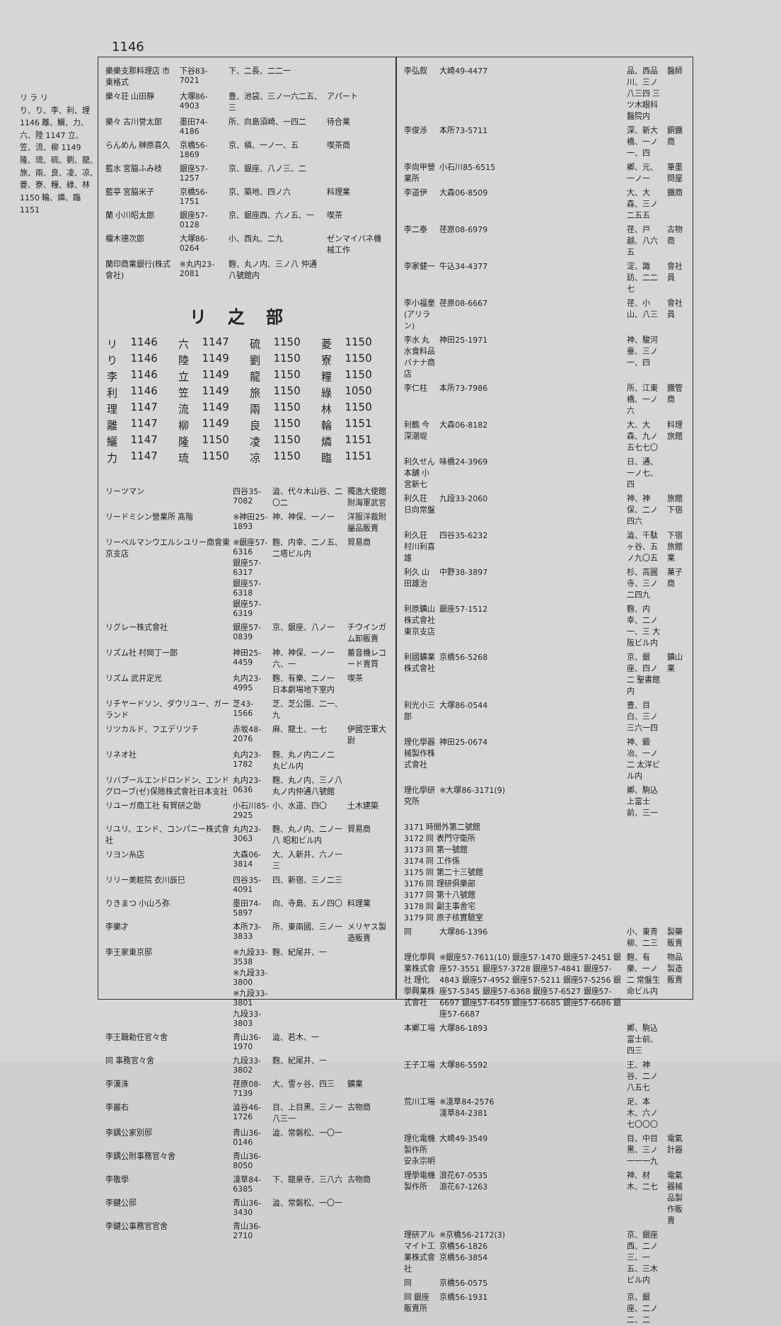1146
リ ラ リ
り、り、李、利、理 1146 離、鱺、力、六、陸 1147 立、笠、流、柳 1149 隆、琉、硫、劉、龍、旅、兩、良、凌、凉、菱、寮、糧、綠、林 1150 輪、燐、臨 1151
| 樂樂支那料理店 市東格式 | 下谷83-7021 | 下、二長、二二一 | |
| 樂々荘 山田靜 | 大塚86-4903 | 豊、池袋、三ノ一六二五、三 | アパート |
| 樂々 古川誉太郎 | 墨田74-4186 | 所、向島須崎、一四二 | 待合業 |
| らんめん 榊原喜久 | 京橋56-1869 | 京、槇、一ノ一、五 | 喫茶商 |
| 藍水 宮脇ふみ枝 | 銀座57-1257 | 京、銀座、八ノ三、二 | |
| 藍亭 宮脇米子 | 京橋56-1751 | 京、築地、四ノ六 | 料理業 |
| 蘭 小川昭太郎 | 銀座57-0128 | 京、銀座西、六ノ五、一 | 喫茶 |
| 欄木德次郎 | 大塚86-0264 | 小、西丸、二九 | ゼンマイバネ機械工作 |
| 蘭印商業銀行(株式會社) | ※丸内23-2081 | 麴、丸ノ内、三ノ八 仲通八號館内 | |
リ之部
| リ | 1146 | 六 | 1147 | 硫 | 1150 | 菱 | 1150 |
| り | 1146 | 陸 | 1149 | 劉 | 1150 | 寮 | 1150 |
| 李 | 1146 | 立 | 1149 | 龍 | 1150 | 糧 | 1150 |
| 利 | 1146 | 笠 | 1149 | 旅 | 1150 | 綠 | 1050 |
| 理 | 1147 | 流 | 1149 | 兩 | 1150 | 林 | 1150 |
| 離 | 1147 | 柳 | 1149 | 良 | 1150 | 輪 | 1151 |
| 鱺 | 1147 | 隆 | 1150 | 凌 | 1150 | 燐 | 1151 |
| 力 | 1147 | 琉 | 1150 | 凉 | 1150 | 臨 | 1151 |
| リーツマン | 四谷35-7082 | 澁、代々木山谷、二〇二 | 獨逸大使館附海軍武官 |
| リードミシン營業所 髙階 | ※神田25-1893 | 神、神保、一ノ一 | 洋服洋裁附屬品販賣 |
| リーベルマンウエルシユリー商會東京支店 | ※銀座57-6316 銀座57-6317 銀座57-6318 銀座57-6319 | 麴、内幸、二ノ五、二塔ビル内 | 貿易商 |
| リグレー株式會社 | 銀座57-0839 | 京、銀座、八ノ一 | チウインガム卸販賣 |
| リズム社 村岡丁一郎 | 神田25-4459 | 神、神保、一ノ一六、一 | 蓄音機レコード賣買 |
| リズム 武井定光 | 丸内23-4995 | 麴、有樂、二ノ一 日本劇場地下室内 | 喫茶 |
| リチヤードソン、ダウリユー、ガーランド | 芝43-1566 | 芝、芝公園、二一、九 | |
| リツカルド、フエデリツチ | 赤坂48-2076 | 麻、龍土、一七 | 伊國空軍大尉 |
| リネオ社 | 丸内23-1782 | 麴、丸ノ内二ノ二 丸ビル内 | |
| リバプールエンドロンドン、エンドグローブ(ゼ)保險株式會社日本支社 | 丸内23-0636 | 麴、丸ノ内、三ノ八 丸ノ内仲通八號館 | |
| リユーガ商工社 有賀研之助 | 小石川85-2925 | 小、水道、四〇 | 土木建築 |
| リユリ、エンド、コンパニー株式會社 | 丸内23-3063 | 麴、丸ノ内、二ノ一八 昭和ビル内 | 貿易商 |
| リヨン糸店 | 大森06-3814 | 大、入新井、六ノ一三 | |
| リリー美粧院 衣川辰巳 | 四谷35-4091 | 四、新宿、三ノ二三 | |
| りきまつ 小山ろ弥 | 墨田74-5897 | 向、寺島、五ノ四〇 | 料理業 |
| 李樂才 | 本所73-3833 | 所、東兩國、三ノ一 | メリヤス製造販賣 |
| 李王家東京邸 | ※九段33-3538 ※九段33-3800 ※九段33-3801 九段33-3803 | 麴、紀尾井、一 | |
| 李王職勅任官々舍 | 青山36-1970 | 澁、若木、一 | |
| 同 事務官々舍 | 九段33-3802 | 麴、紀尾井、一 | |
| 李漢洙 | 荏原08-7139 | 大、雪ヶ谷、四三 | 鑛業 |
| 李巖右 | 澁谷46-1726 | 目、上目黑、三ノ一八三一 | 古物商 |
| 李鍝公家別邸 | 青山36-0146 | 澁、常磐松、一〇一 | |
| 李鍝公附事務官々舍 | 青山36-8050 | | |
| 李敬學 | 淺草84-6385 | 下、龍泉寺、三八六 | 古物商 |
| 李鍵公邸 | 青山36-3430 | 澁、常磐松、一〇一 | |
| 李鍵公事務官官舍 | 青山36-2710 | | |
| 李弘叙 | 大崎49-4477 | 品、西品川、三ノ八三四 三ツ木眼科醫院内 | 醫師 |
| 李俊涉 | 本所73-5711 | 深、新大橋、一ノ一、四 | 銅鐵商 |
| 李尙甲營業所 | 小石川85-6515 | 鄕、元、一ノ一 | 筆墨問屋 |
| 李道伊 | 大森06-8509 | 大、大森、三ノ二五五 | 鐵商 |
| 李二泰 | 荏原08-6979 | 荏、戸越、八六五 | 古物商 |
| 李家健一 | 牛込34-4377 | 淀、諏訪、二二七 | 會社員 |
| 李小福童(アリラン) | 荏原08-6667 | 荏、小山、八三 | 會社員 |
| 李水 丸水食料品バナナ商店 | 神田25-1971 | 神、駿河臺、三ノ一、四 | |
| 李仁柱 | 本所73-7986 | 所、江東橋、一ノ六 | 鐵管商 |
| 利鶴 今深潮堤 | 大森06-8182 | 大、大森、九ノ五七七〇 | 料理旅館 |
| 利久せん 本舖 小宮新七 | 味橋24-3969 | 日、通、一ノ七、四 | |
| 利久荘 日向常盤 | 九段33-2060 | 神、神保、二ノ四六 | 旅館下宿 |
| 利久荘 村川利喜雄 | 四谷35-6232 | 澁、千駄ヶ谷、五ノ九〇五 | 下宿旅館業 |
| 利久 山田雄治 | 中野38-3897 | 杉、高圓寺、三ノ二四九 | 菓子商 |
| 利原鑛山株式會社 東京支店 | 銀座57-1512 | 麴、内幸、二ノ一、三 大阪ビル内 | |
| 利國鑛業株式會社 | 京橋56-5268 | 京、銀座、四ノ二 聖書館内 | 鑛山業 |
| 利光小三郎 | 大塚86-0544 | 豊、目白、三ノ三六一四 | |
| 理化學器械製作株式會社 | 神田25-0674 | 神、鍛冶、一ノ二 太洋ビル内 | |
| 理化學研究所 | ※大塚86-3171(9) | 鄕、駒込上富士前、三一 | |
| 3171 時間外第二號館 3172 同 表門守衛所 3173 同 第一號館 3174 同 工作係 3175 同 第二十三號館 3176 同 理研俱樂部 3177 同 第十八號館 3178 同 副主事舍宅 3179 同 原子核實驗室 | | | |
| 同 | 大塚86-1396 | 小、東青柳、二三 | 製藥販賣 |
| 理化學興業株式會社 理化學興業株式會社 | ※銀座57-7611(10) 銀座57-1470 銀座57-2451 銀座57-3551 銀座57-3728 銀座57-4841 銀座57-4843 銀座57-4952 銀座57-5211 銀座57-5256 銀座57-5345 銀座57-6368 銀座57-6527 銀座57-6697 銀座57-6459 銀座57-6685 銀座57-6686 銀座57-6687 | 麴、有樂、一ノ二 常盤生命ビル内 | 物品製造販賣 |
| 本鄕工場 | 大塚86-1893 | 鄕、駒込富士前、四三 | |
| 王子工場 | 大塚86-5592 | 王、神谷、二ノ八五七 | |
| 荒川工場 | ※淺草84-2576 淺草84-2381 | 足、本木、六ノ七〇〇〇 | |
| 理化電機製作所 安永宗明 | 大崎49-3549 | 目、中目黑、三ノ一一一九 | 電氣計器 |
| 理學電機製作所 | 浪花67-0535 浪花67-1263 | 神、材木、二七 | 電氣器械品製作販賣 |
| 理研アルマイト工業株式會社 | ※京橋56-2172(3) 京橋56-1826 京橋56-3854 | 京、銀座西、二ノ三、一五、三木ビル内 | |
| 同 | 京橋56-0575 | | |
| 同 銀座販賣所 | 京橋56-1931 | 京、銀座、二ノ二、二 | |